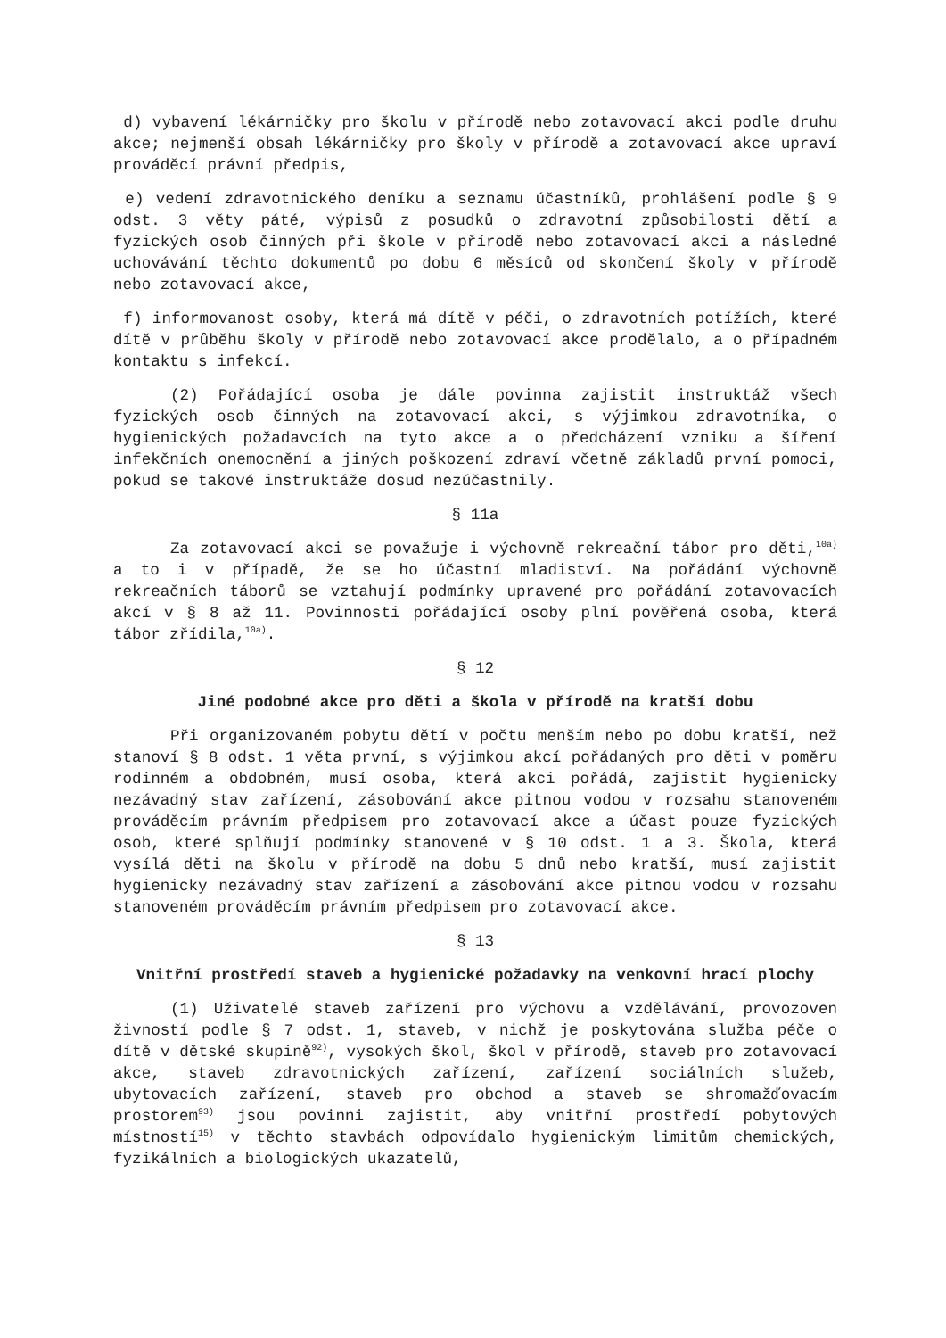d) vybavení lékárničky pro školu v přírodě nebo zotavovací akci podle druhu akce; nejmenší obsah lékárničky pro školy v přírodě a zotavovací akce upraví prováděcí právní předpis,
e) vedení zdravotnického deníku a seznamu účastníků, prohlášení podle § 9 odst. 3 věty páté, výpisů z posudků o zdravotní způsobilosti dětí a fyzických osob činných při škole v přírodě nebo zotavovací akci a následné uchovávání těchto dokumentů po dobu 6 měsíců od skončení školy v přírodě nebo zotavovací akce,
f) informovanost osoby, která má dítě v péči, o zdravotních potížích, které dítě v průběhu školy v přírodě nebo zotavovací akce prodělalo, a o případném kontaktu s infekcí.
(2) Pořádající osoba je dále povinna zajistit instruktáž všech fyzických osob činných na zotavovací akci, s výjimkou zdravotníka, o hygienických požadavcích na tyto akce a o předcházení vzniku a šíření infekčních onemocnění a jiných poškození zdraví včetně základů první pomoci, pokud se takové instruktáže dosud nezúčastnily.
§ 11a
Za zotavovací akci se považuje i výchovně rekreační tábor pro děti,<sup>10a)</sup> a to i v případě, že se ho účastní mladiství. Na pořádání výchovně rekreačních táborů se vztahují podmínky upravené pro pořádání zotavovacích akcí v § 8 až 11. Povinnosti pořádající osoby plní pověřená osoba, která tábor zřídila,<sup>10a)</sup>.
§ 12
Jiné podobné akce pro děti a škola v přírodě na kratší dobu
Při organizovaném pobytu dětí v počtu menším nebo po dobu kratší, než stanoví § 8 odst. 1 věta první, s výjimkou akcí pořádaných pro děti v poměru rodinném a obdobném, musí osoba, která akci pořádá, zajistit hygienicky nezávadný stav zařízení, zásobování akce pitnou vodou v rozsahu stanoveném prováděcím právním předpisem pro zotavovací akce a účast pouze fyzických osob, které splňují podmínky stanovené v § 10 odst. 1 a 3. Škola, která vysílá děti na školu v přírodě na dobu 5 dnů nebo kratší, musí zajistit hygienicky nezávadný stav zařízení a zásobování akce pitnou vodou v rozsahu stanoveném prováděcím právním předpisem pro zotavovací akce.
§ 13
Vnitřní prostředí staveb a hygienické požadavky na venkovní hrací plochy
(1) Uživatelé staveb zařízení pro výchovu a vzdělávání, provozoven živností podle § 7 odst. 1, staveb, v nichž je poskytována služba péče o dítě v dětské skupině<sup>92)</sup>, vysokých škol, škol v přírodě, staveb pro zotavovací akce, staveb zdravotnických zařízení, zařízení sociálních služeb, ubytovacích zařízení, staveb pro obchod a staveb se shromažďovacím prostorem<sup>93)</sup> jsou povinni zajistit, aby vnitřní prostředí pobytových místností<sup>15)</sup> v těchto stavbách odpovídalo hygienickým limitům chemických, fyzikálních a biologických ukazatelů,